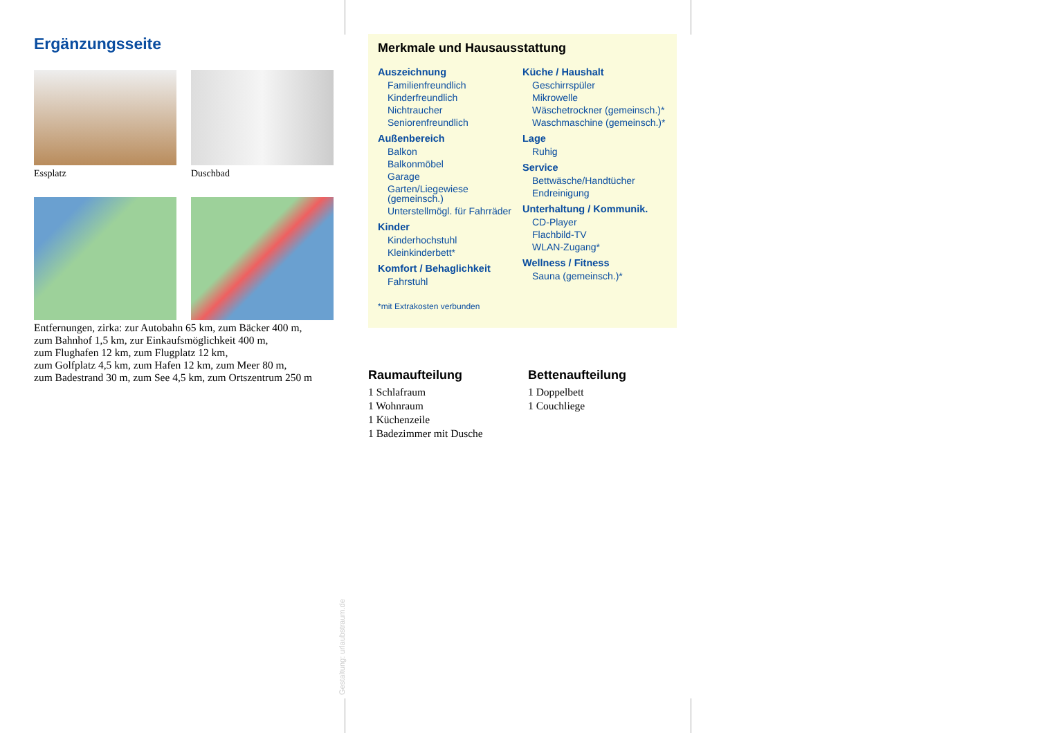Ergänzungsseite
Essplatz Duschbad
Entfernungen, zirka: zur Autobahn 65 km, zum Bäcker 400 m,
zum Bahnhof 1,5 km, zur Einkaufsmöglichkeit 400 m,
zum Flughafen 12 km, zum Flugplatz 12 km,
zum Golfplatz 4,5 km, zum Hafen 12 km, zum Meer 80 m,
zum Badestrand 30 m, zum See 4,5 km, zum Ortszentrum 250 m
Merkmale und Hausausstattung
Auszeichnung
Familienfreundlich
Kinderfreundlich
Nichtraucher
Seniorenfreundlich
Außenbereich
Balkon
Balkonmöbel
Garage
Garten/Liegewiese (gemeinsch.)
Unterstellmögl. für Fahrräder
Kinder
Kinderhochstuhl
Kleinkinderbett*
Komfort / Behaglichkeit
Fahrstuhl
Küche / Haushalt
Geschirrspüler
Mikrowelle
Wäschetrockner (gemeinsch.)*
Waschmaschine (gemeinsch.)*
Lage
Ruhig
Service
Bettwäsche/Handtücher
Endreinigung
Unterhaltung / Kommunik.
CD-Player
Flachbild-TV
WLAN-Zugang*
Wellness / Fitness
Sauna (gemeinsch.)*
*mit Extrakosten verbunden
Raumaufteilung
1 Schlafraum
1 Wohnraum
1 Küchenzeile
1 Badezimmer mit Dusche
Bettenaufteilung
1 Doppelbett
1 Couchliege
Gestaltung: urlaubstraum.de